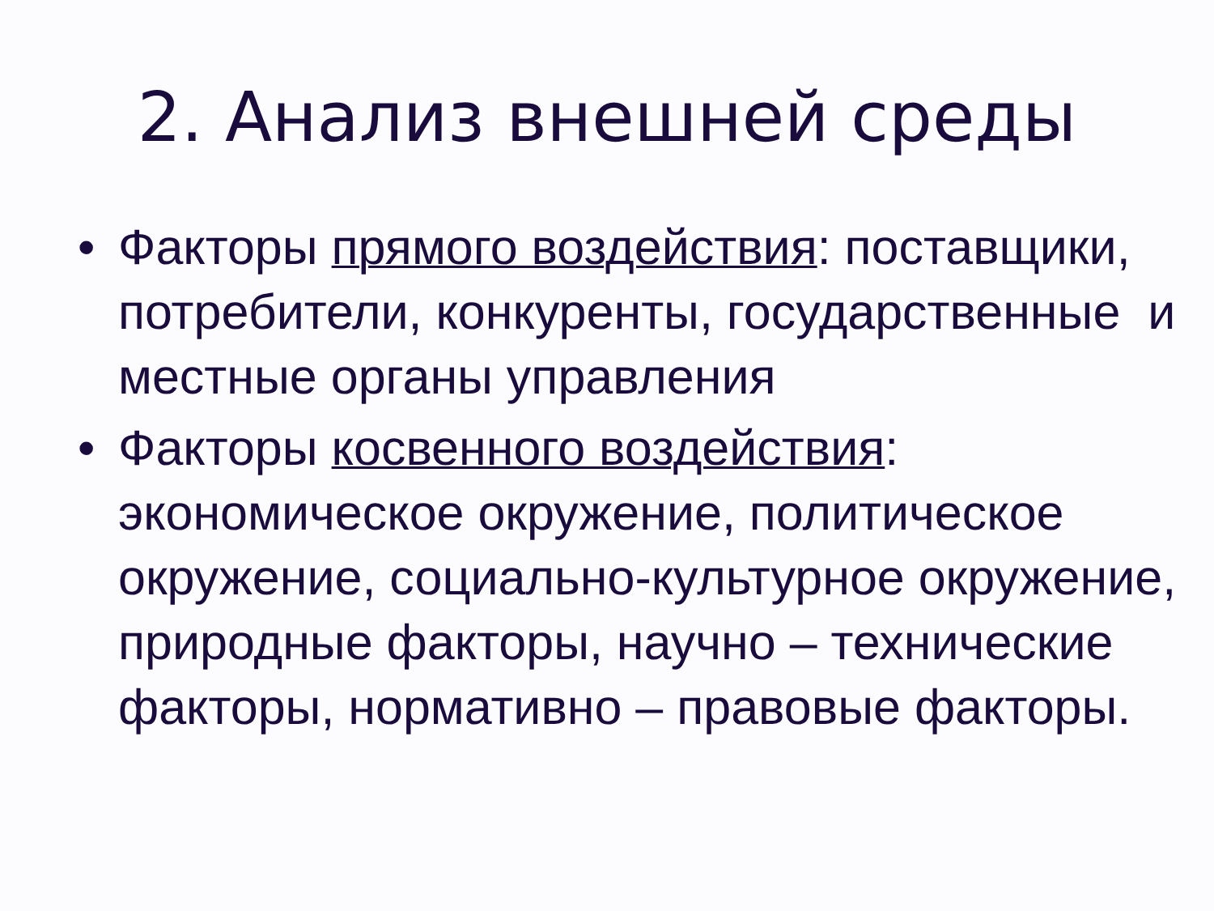2. Анализ внешней среды
• Факторы прямого воздействия: поставщики, потребители, конкуренты, государственные и местные органы управления
• Факторы косвенного воздействия: экономическое окружение, политическое окружение, социально-культурное окружение, природные факторы, научно – технические факторы, нормативно – правовые факторы.